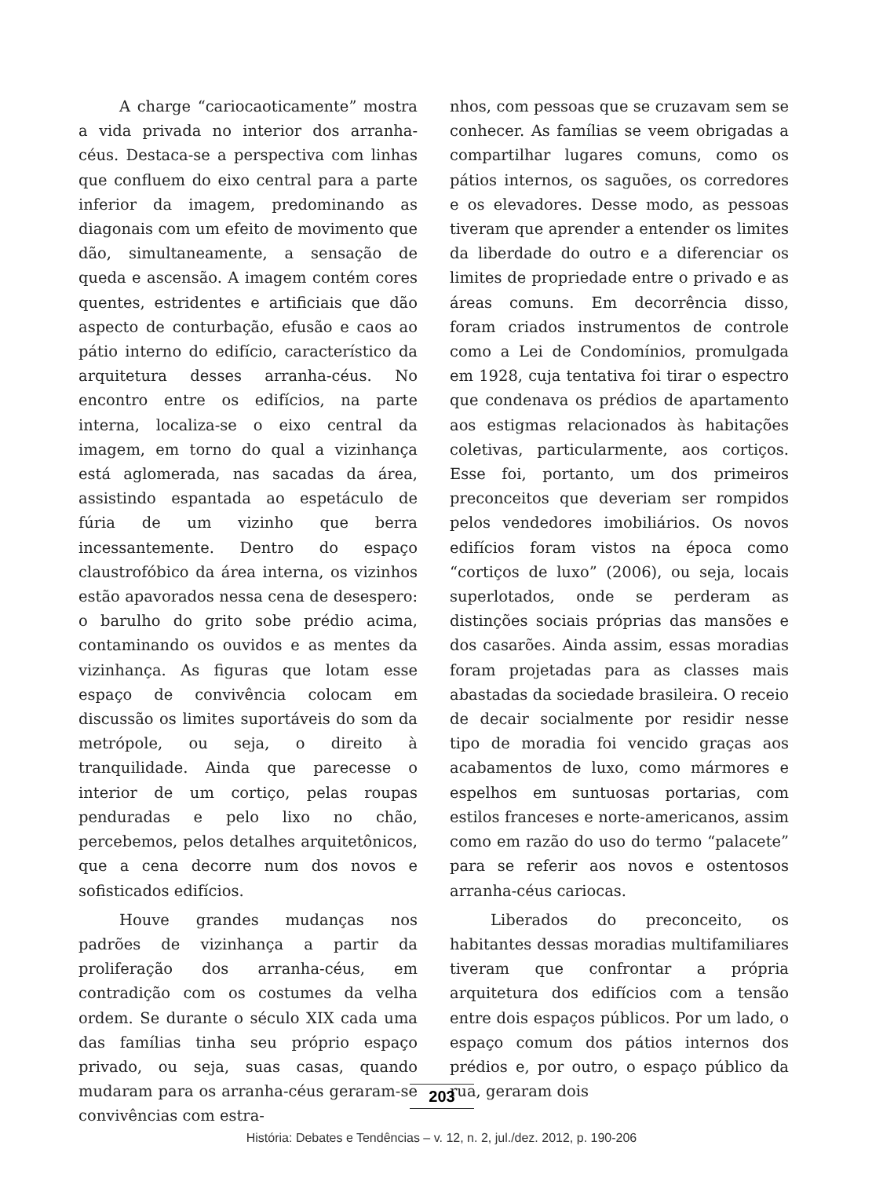A charge “cariocaoticamente” mostra a vida privada no interior dos arranha-céus. Destaca-se a perspectiva com linhas que confluem do eixo central para a parte inferior da imagem, predominando as diagonais com um efeito de movimento que dão, simultaneamente, a sensação de queda e ascensão. A imagem contém cores quentes, estridentes e artificiais que dão aspecto de conturbação, efusão e caos ao pátio interno do edifício, característico da arquitetura desses arranha-céus. No encontro entre os edifícios, na parte interna, localiza-se o eixo central da imagem, em torno do qual a vizinhança está aglomerada, nas sacadas da área, assistindo espantada ao espetáculo de fúria de um vizinho que berra incessantemente. Dentro do espaço claustrofóbico da área interna, os vizinhos estão apavorados nessa cena de desespero: o barulho do grito sobe prédio acima, contaminando os ouvidos e as mentes da vizinhança. As figuras que lotam esse espaço de convivência colocam em discussão os limites suportáveis do som da metrópole, ou seja, o direito à tranquilidade. Ainda que parecesse o interior de um cortiço, pelas roupas penduradas e pelo lixo no chão, percebemos, pelos detalhes arquitetônicos, que a cena decorre num dos novos e sofisticados edifícios.
Houve grandes mudanças nos padrões de vizinhança a partir da proliferação dos arranha-céus, em contradição com os costumes da velha ordem. Se durante o século XIX cada uma das famílias tinha seu próprio espaço privado, ou seja, suas casas, quando mudaram para os arranha-céus geraram-se convivências com estra-
nhos, com pessoas que se cruzavam sem se conhecer. As famílias se veem obrigadas a compartilhar lugares comuns, como os pátios internos, os saguões, os corredores e os elevadores. Desse modo, as pessoas tiveram que aprender a entender os limites da liberdade do outro e a diferenciar os limites de propriedade entre o privado e as áreas comuns. Em decorrência disso, foram criados instrumentos de controle como a Lei de Condomínios, promulgada em 1928, cuja tentativa foi tirar o espectro que condenava os prédios de apartamento aos estigmas relacionados às habitações coletivas, particularmente, aos cortiços. Esse foi, portanto, um dos primeiros preconceitos que deveriam ser rompidos pelos vendedores imobiliários. Os novos edifícios foram vistos na época como “cortiços de luxo” (2006), ou seja, locais superlotados, onde se perderam as distinções sociais próprias das mansões e dos casarões. Ainda assim, essas moradias foram projetadas para as classes mais abastadas da sociedade brasileira. O receio de decair socialmente por residir nesse tipo de moradia foi vencido graças aos acabamentos de luxo, como mármores e espelhos em suntuosas portarias, com estilos franceses e norte-americanos, assim como em razão do uso do termo “palacete” para se referir aos novos e ostentosos arranha-céus cariocas.
Liberados do preconceito, os habitantes dessas moradias multifamiliares tiveram que confrontar a própria arquitetura dos edifícios com a tensão entre dois espaços públicos. Por um lado, o espaço comum dos pátios internos dos prédios e, por outro, o espaço público da rua, geraram dois
203
História: Debates e Tendências – v. 12, n. 2, jul./dez. 2012, p. 190-206